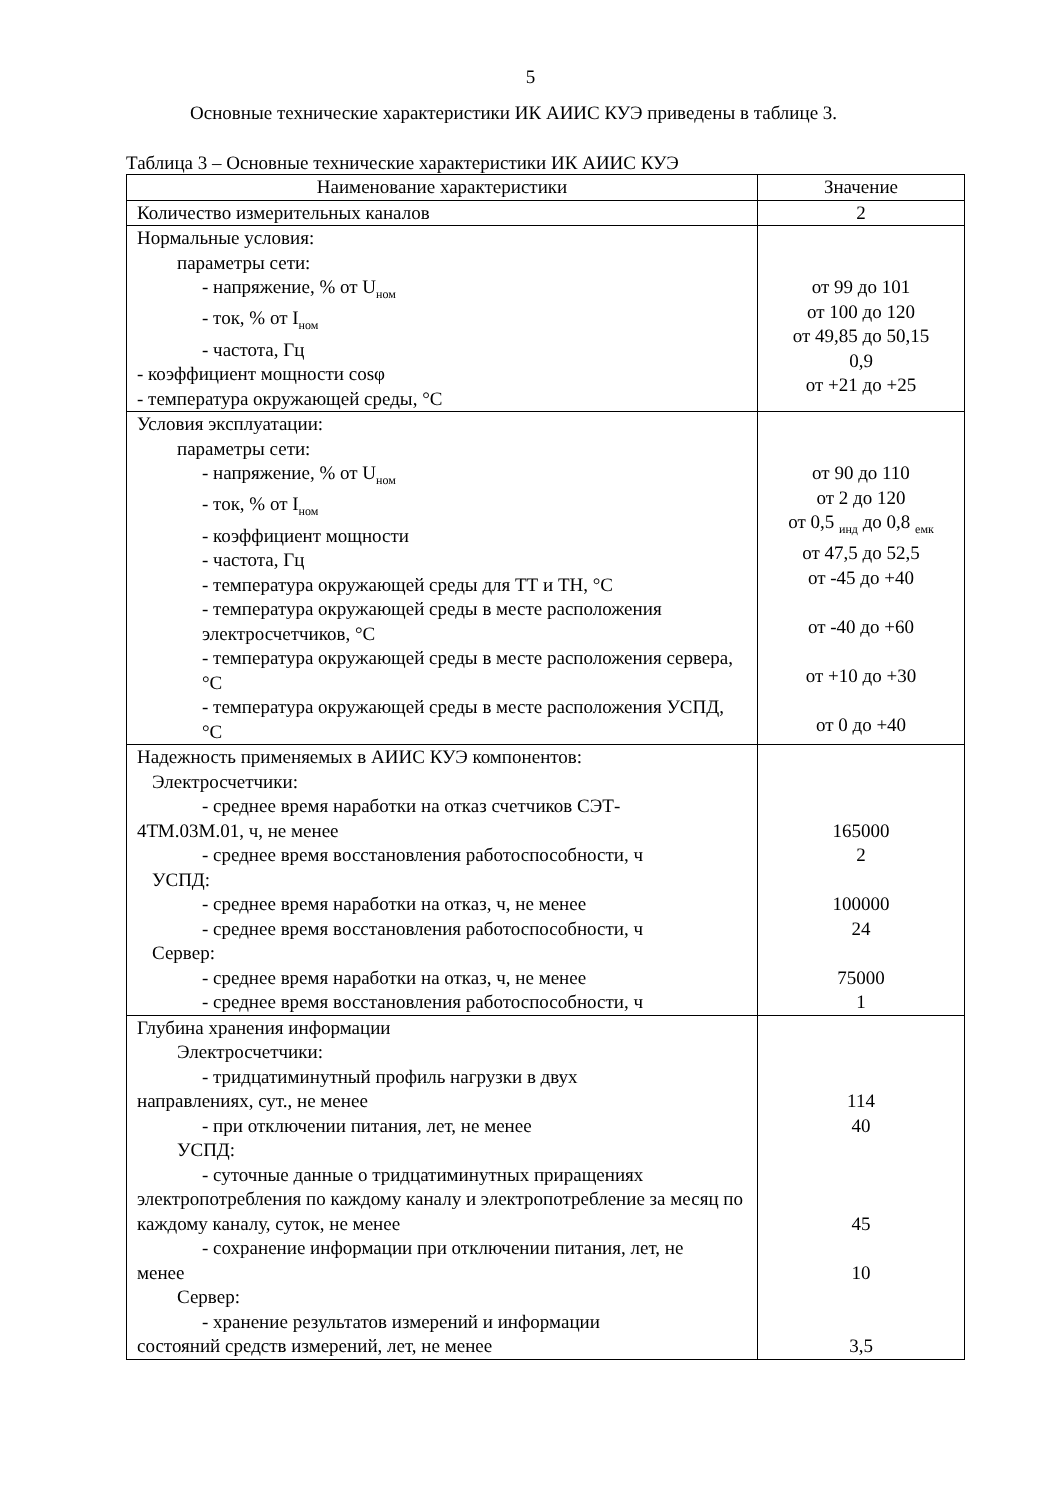5
Основные технические характеристики ИК АИИС КУЭ приведены в таблице 3.
Таблица 3 – Основные технические характеристики ИК АИИС КУЭ
| Наименование характеристики | Значение |
| --- | --- |
| Количество измерительных каналов | 2 |
| Нормальные условия: параметры сети: - напряжение, % от U<sub>ном</sub> - ток, % от I<sub>ном</sub> - частота, Гц - коэффициент мощности cosφ - температура окружающей среды, °С | от 99 до 101 от 100 до 120 от 49,85 до 50,15 0,9 от +21 до +25 |
| Условия эксплуатации: параметры сети: - напряжение, % от U<sub>ном</sub> - ток, % от I<sub>ном</sub> - коэффициент мощности - частота, Гц - температура окружающей среды для ТТ и ТН, °С - температура окружающей среды в месте расположения электросчетчиков, °С - температура окружающей среды в месте расположения сервера, °С - температура окружающей среды в месте расположения УСПД, °С | от 90 до 110 от 2 до 120 от 0,5 <sub>инд</sub> до 0,8 <sub>емк</sub> от 47,5 до 52,5 от -45 до +40 от -40 до +60 от +10 до +30 от 0 до +40 |
| Надежность применяемых в АИИС КУЭ компонентов: Электросчетчики: - среднее время наработки на отказ счетчиков СЭТ- 4ТМ.03М.01, ч, не менее - среднее время восстановления работоспособности, ч УСПД: - среднее время наработки на отказ, ч, не менее - среднее время восстановления работоспособности, ч Сервер: - среднее время наработки на отказ, ч, не менее - среднее время восстановления работоспособности, ч | 165000 2 100000 24 75000 1 |
| Глубина хранения информации Электросчетчики: - тридцатиминутный профиль нагрузки в двух направлениях, сут., не менее - при отключении питания, лет, не менее УСПД: - суточные данные о тридцатиминутных приращениях электропотребления по каждому каналу и электропотребление за месяц по каждому каналу, суток, не менее - сохранение информации при отключении питания, лет, не менее Сервер: - хранение результатов измерений и информации состояний средств измерений, лет, не менее | 114 40 45 10 3,5 |